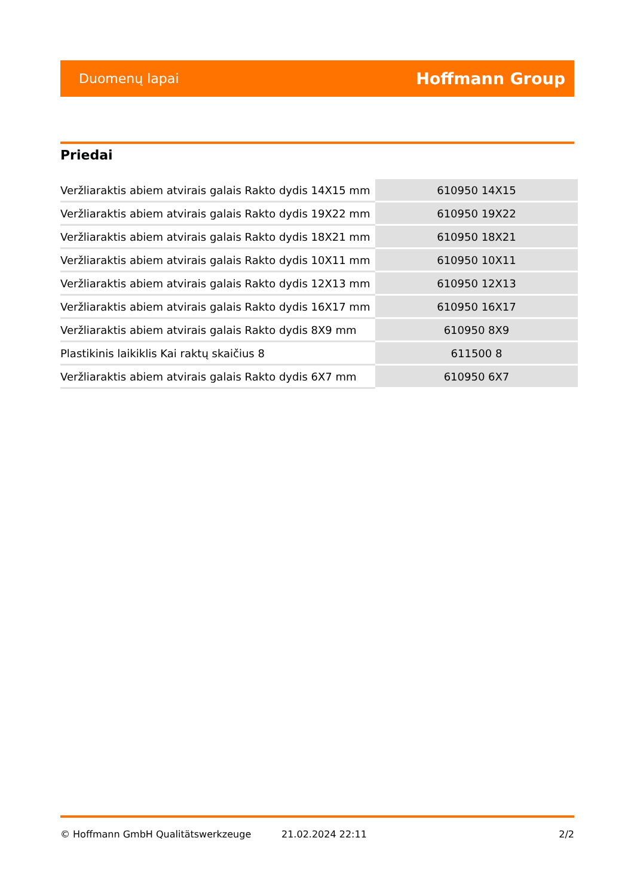Duomenų lapai Hoffmann Group
Priedai
| Veržliaraktis abiem atvirais galais Rakto dydis 14X15 mm | 610950 14X15 |
| Veržliaraktis abiem atvirais galais Rakto dydis 19X22 mm | 610950 19X22 |
| Veržliaraktis abiem atvirais galais Rakto dydis 18X21 mm | 610950 18X21 |
| Veržliaraktis abiem atvirais galais Rakto dydis 10X11 mm | 610950 10X11 |
| Veržliaraktis abiem atvirais galais Rakto dydis 12X13 mm | 610950 12X13 |
| Veržliaraktis abiem atvirais galais Rakto dydis 16X17 mm | 610950 16X17 |
| Veržliaraktis abiem atvirais galais Rakto dydis 8X9 mm | 610950 8X9 |
| Plastikinis laikiklis Kai raktų skaičius 8 | 611500 8 |
| Veržliaraktis abiem atvirais galais Rakto dydis 6X7 mm | 610950 6X7 |
© Hoffmann GmbH Qualitätswerkzeuge 21.02.2024 22:11 2/2